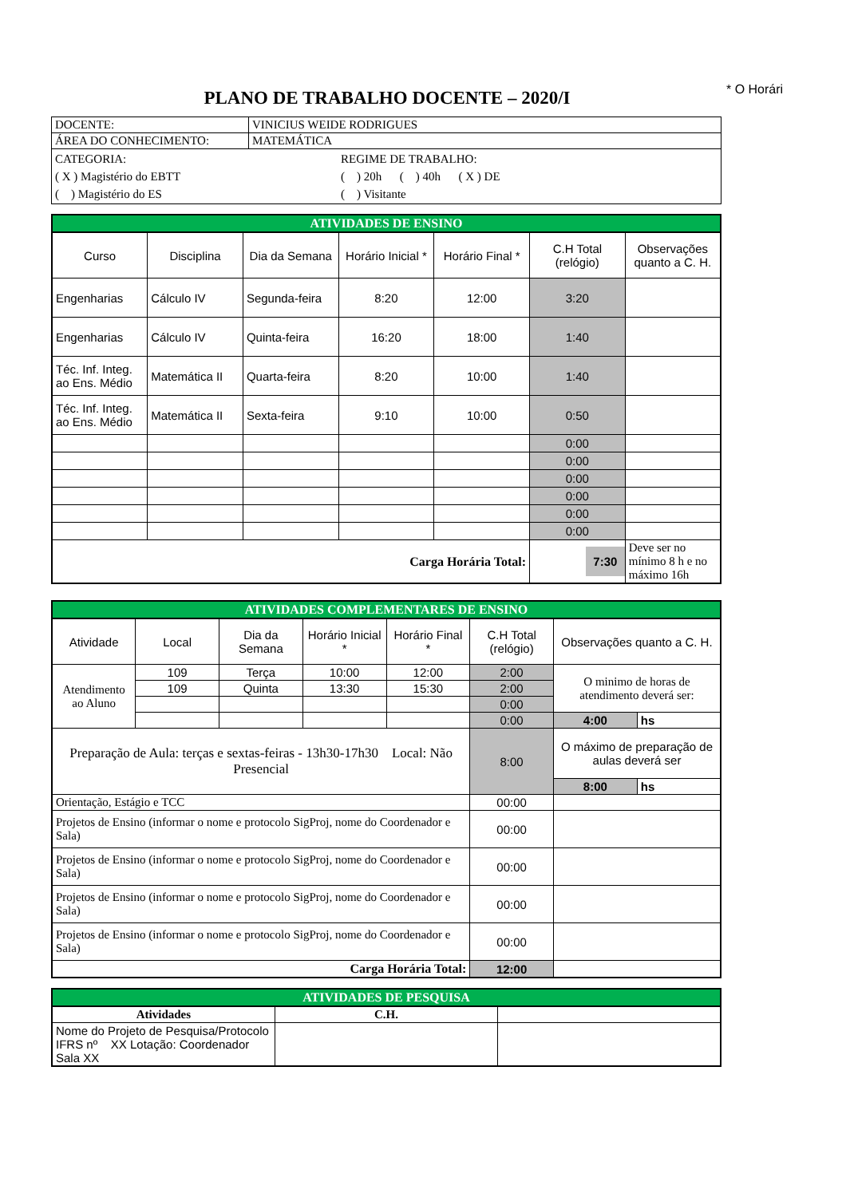* O Horári
PLANO DE TRABALHO DOCENTE – 2020/I
| DOCENTE: | VINICIUS WEIDE RODRIGUES |
| ÁREA DO CONHECIMENTO: | MATEMÁTICA |
| CATEGORIA: ( X ) Magistério do EBTT ( ) Magistério do ES REGIME DE TRABALHO: ( ) 20h ( ) 40h ( X ) DE ( ) Visitante | |
| ATIVIDADES DE ENSINO | | | | | | |
| Curso | Disciplina | Dia da Semana | Horário Inicial * | Horário Final * | C.H Total (relógio) | Observações quanto a C. H. |
| Engenharias | Cálculo IV | Segunda-feira | 8:20 | 12:00 | 3:20 | |
| Engenharias | Cálculo IV | Quinta-feira | 16:20 | 18:00 | 1:40 | |
| Téc. Inf. Integ. ao Ens. Médio | Matemática II | Quarta-feira | 8:20 | 10:00 | 1:40 | |
| Téc. Inf. Integ. ao Ens. Médio | Matemática II | Sexta-feira | 9:10 | 10:00 | 0:50 | |
| | | | | | 0:00 | |
| | | | | | 0:00 | |
| | | | | | 0:00 | |
| | | | | | 0:00 | |
| | | | | | 0:00 | |
| | | | | | 0:00 | |
| Carga Horária Total: | | | | | 7:30 | Deve ser no mínimo 8 h e no máximo 16h |
| ATIVIDADES COMPLEMENTARES DE ENSINO | | | | | | | |
| Atividade | Local | Dia da Semana | Horário Inicial * | Horário Final * | C.H Total (relógio) | Observações quanto a C. H. | |
| Atendimento ao Aluno | 109 | Terça | 10:00 | 12:00 | 2:00 | O minimo de horas de atendimento deverá ser: | |
| | 109 | Quinta | 13:30 | 15:30 | 2:00 | | |
| | | | | | 0:00 | | |
| | | | | | 0:00 | 4:00 | hs |
| Preparação de Aula: terças e sextas-feiras - 13h30-17h30 Local: Não Presencial | | | | | 8:00 | O máximo de preparação de aulas deverá ser | |
| | | | | | | 8:00 | hs |
| Orientação, Estágio e TCC | | | | | 00:00 | | |
| Projetos de Ensino (informar o nome e protocolo SigProj, nome do Coordenador e Sala) | | | | | 00:00 | | |
| Projetos de Ensino (informar o nome e protocolo SigProj, nome do Coordenador e Sala) | | | | | 00:00 | | |
| Projetos de Ensino (informar o nome e protocolo SigProj, nome do Coordenador e Sala) | | | | | 00:00 | | |
| Projetos de Ensino (informar o nome e protocolo SigProj, nome do Coordenador e Sala) | | | | | 00:00 | | |
| Carga Horária Total: | | | | | 12:00 | | |
| ATIVIDADES DE PESQUISA | | |
| Atividades | C.H. | |
| Nome do Projeto de Pesquisa/Protocolo IFRS nº XX Lotação: Coordenador Sala XX | | |